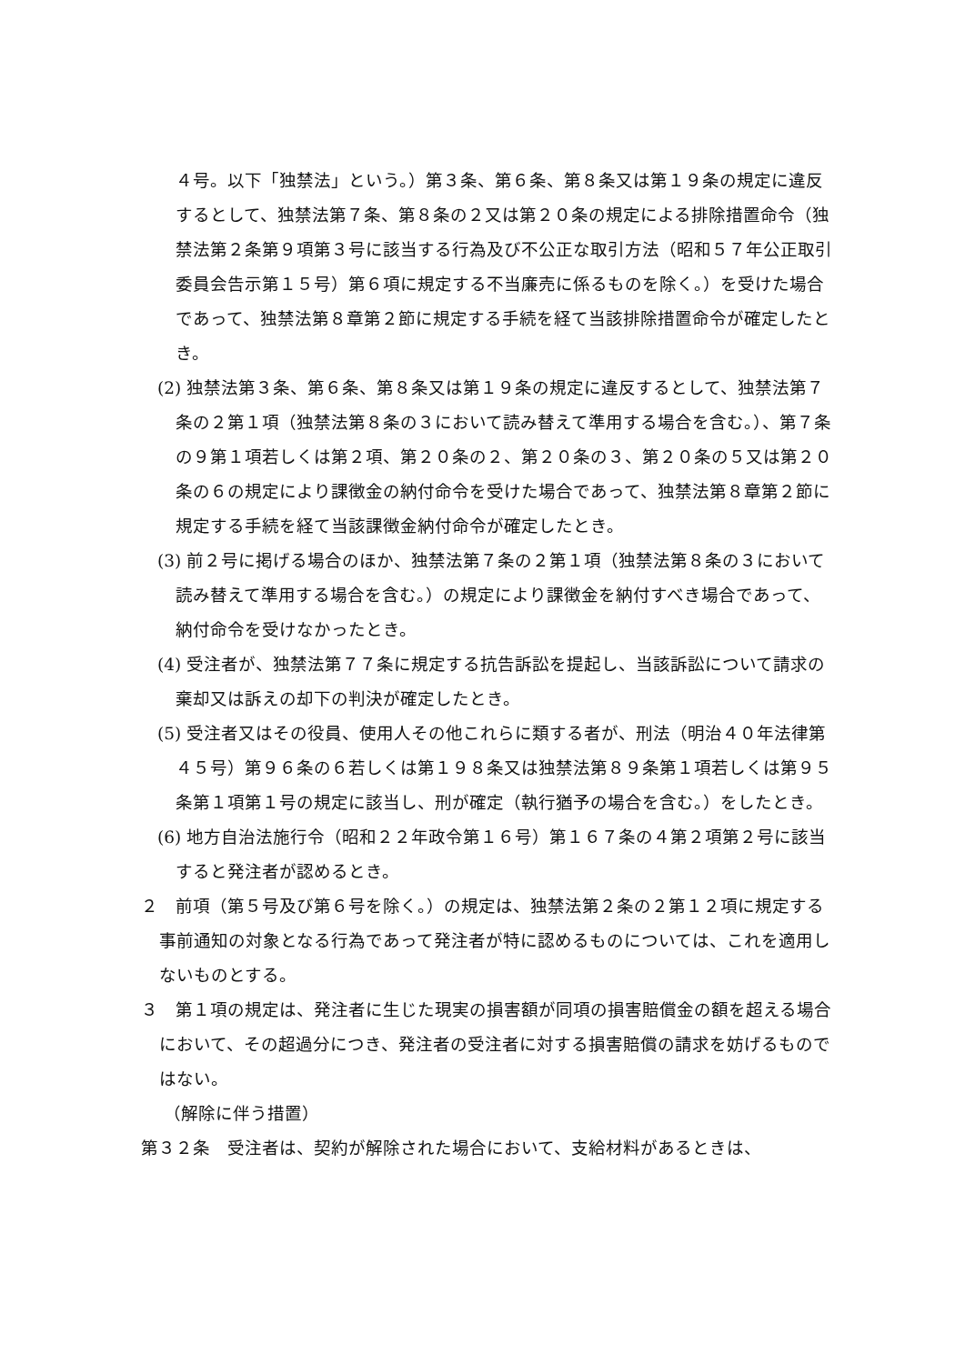４号。以下「独禁法」という。）第３条、第６条、第８条又は第１９条の規定に違反するとして、独禁法第７条、第８条の２又は第２０条の規定による排除措置命令（独禁法第２条第９項第３号に該当する行為及び不公正な取引方法（昭和５７年公正取引委員会告示第１５号）第６項に規定する不当廉売に係るものを除く。）を受けた場合であって、独禁法第８章第２節に規定する手続を経て当該排除措置命令が確定したとき。
(2) 独禁法第３条、第６条、第８条又は第１９条の規定に違反するとして、独禁法第７条の２第１項（独禁法第８条の３において読み替えて準用する場合を含む。）、第７条の９第１項若しくは第２項、第２０条の２、第２０条の３、第２０条の５又は第２０条の６の規定により課徴金の納付命令を受けた場合であって、独禁法第８章第２節に規定する手続を経て当該課徴金納付命令が確定したとき。
(3) 前２号に掲げる場合のほか、独禁法第７条の２第１項（独禁法第８条の３において読み替えて準用する場合を含む。）の規定により課徴金を納付すべき場合であって、納付命令を受けなかったとき。
(4) 受注者が、独禁法第７７条に規定する抗告訴訟を提起し、当該訴訟について請求の棄却又は訴えの却下の判決が確定したとき。
(5) 受注者又はその役員、使用人その他これらに類する者が、刑法（明治４０年法律第４５号）第９６条の６若しくは第１９８条又は独禁法第８９条第１項若しくは第９５条第１項第１号の規定に該当し、刑が確定（執行猶予の場合を含む。）をしたとき。
(6) 地方自治法施行令（昭和２２年政令第１６号）第１６７条の４第２項第２号に該当すると発注者が認めるとき。
２　前項（第５号及び第６号を除く。）の規定は、独禁法第２条の２第１２項に規定する事前通知の対象となる行為であって発注者が特に認めるものについては、これを適用しないものとする。
３　第１項の規定は、発注者に生じた現実の損害額が同項の損害賠償金の額を超える場合において、その超過分につき、発注者の受注者に対する損害賠償の請求を妨げるものではない。
（解除に伴う措置）
第３２条　受注者は、契約が解除された場合において、支給材料があるときは、